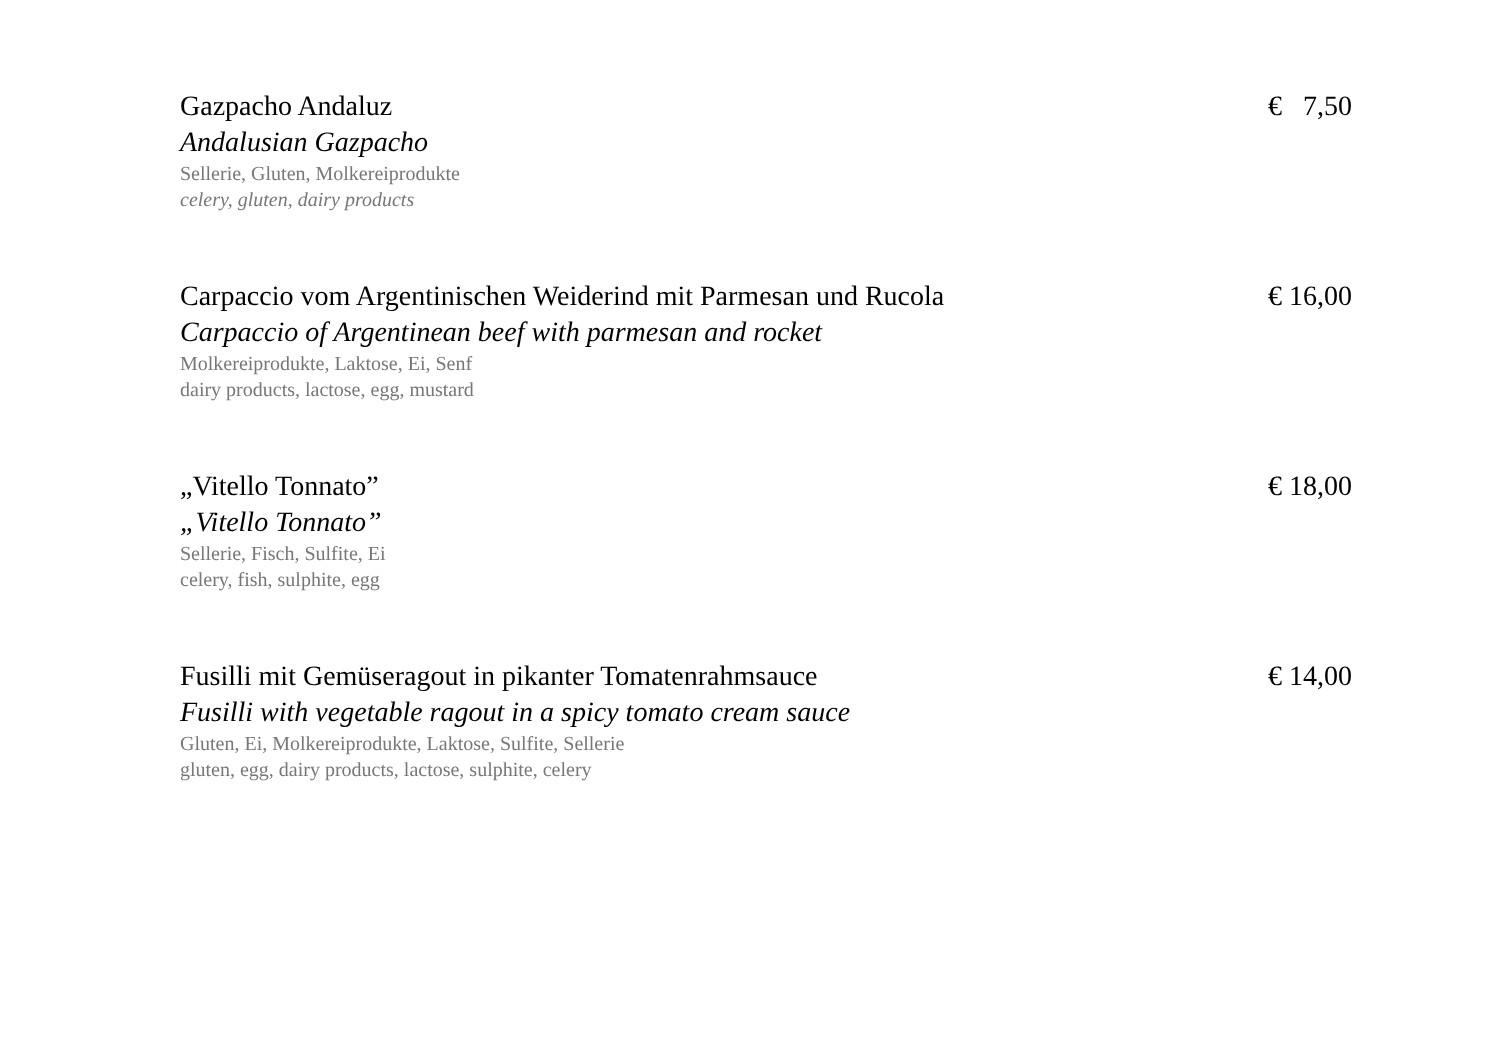Gazpacho Andaluz € 7,50
Andalusian Gazpacho
Sellerie, Gluten, Molkereiprodukte
celery, gluten, dairy products
Carpaccio vom Argentinischen Weiderind mit Parmesan und Rucola € 16,00
Carpaccio of Argentinean beef with parmesan and rocket
Molkereiprodukte, Laktose, Ei, Senf
dairy products, lactose, egg, mustard
„Vitello Tonnato” € 18,00
„Vitello Tonnato”
Sellerie, Fisch, Sulfite, Ei
celery, fish, sulphite, egg
Fusilli mit Gemüseragout in pikanter Tomatenrahmsauce € 14,00
Fusilli with vegetable ragout in a spicy tomato cream sauce
Gluten, Ei, Molkereiprodukte, Laktose, Sulfite, Sellerie
gluten, egg, dairy products, lactose, sulphite, celery